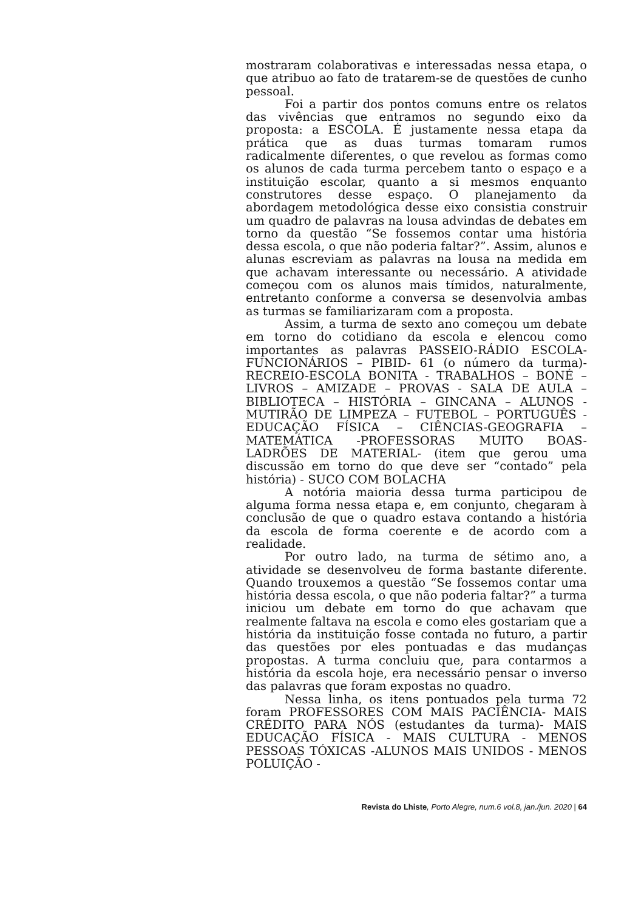mostraram colaborativas e interessadas nessa etapa, o que atribuo ao fato de tratarem-se de questões de cunho pessoal.
Foi a partir dos pontos comuns entre os relatos das vivências que entramos no segundo eixo da proposta: a ESCOLA. É justamente nessa etapa da prática que as duas turmas tomaram rumos radicalmente diferentes, o que revelou as formas como os alunos de cada turma percebem tanto o espaço e a instituição escolar, quanto a si mesmos enquanto construtores desse espaço. O planejamento da abordagem metodológica desse eixo consistia construir um quadro de palavras na lousa advindas de debates em torno da questão “Se fossemos contar uma história dessa escola, o que não poderia faltar?”. Assim, alunos e alunas escreviam as palavras na lousa na medida em que achavam interessante ou necessário. A atividade começou com os alunos mais tímidos, naturalmente, entretanto conforme a conversa se desenvolvia ambas as turmas se familiarizaram com a proposta.
Assim, a turma de sexto ano começou um debate em torno do cotidiano da escola e elencou como importantes as palavras PASSEIO-RÁDIO ESCOLA-FUNCIONÁRIOS – PIBID- 61 (o número da turma)-RECREIO-ESCOLA BONITA - TRABALHOS – BONÉ – LIVROS – AMIZADE – PROVAS - SALA DE AULA – BIBLIOTECA – HISTÓRIA – GINCANA – ALUNOS - MUTIRÃO DE LIMPEZA – FUTEBOL – PORTUGUÊS - EDUCAÇÃO FÍSICA – CIÊNCIAS-GEOGRAFIA – MATEMÁTICA -PROFESSORAS MUITO BOAS- LADRÕES DE MATERIAL- (item que gerou uma discussão em torno do que deve ser “contado” pela história) - SUCO COM BOLACHA
A notória maioria dessa turma participou de alguma forma nessa etapa e, em conjunto, chegaram à conclusão de que o quadro estava contando a história da escola de forma coerente e de acordo com a realidade.
Por outro lado, na turma de sétimo ano, a atividade se desenvolveu de forma bastante diferente. Quando trouxemos a questão “Se fossemos contar uma história dessa escola, o que não poderia faltar?” a turma iniciou um debate em torno do que achavam que realmente faltava na escola e como eles gostariam que a história da instituição fosse contada no futuro, a partir das questões por eles pontuadas e das mudanças propostas. A turma concluiu que, para contarmos a história da escola hoje, era necessário pensar o inverso das palavras que foram expostas no quadro.
Nessa linha, os itens pontuados pela turma 72 foram PROFESSORES COM MAIS PACIÊNCIA- MAIS CRÉDITO PARA NÓS (estudantes da turma)- MAIS EDUCAÇÃO FÍSICA - MAIS CULTURA - MENOS PESSOAS TÓXICAS -ALUNOS MAIS UNIDOS - MENOS POLUIÇÃO -
Revista do Lhiste, Porto Alegre, num.6 vol.8, jan./jun. 2020 | 64